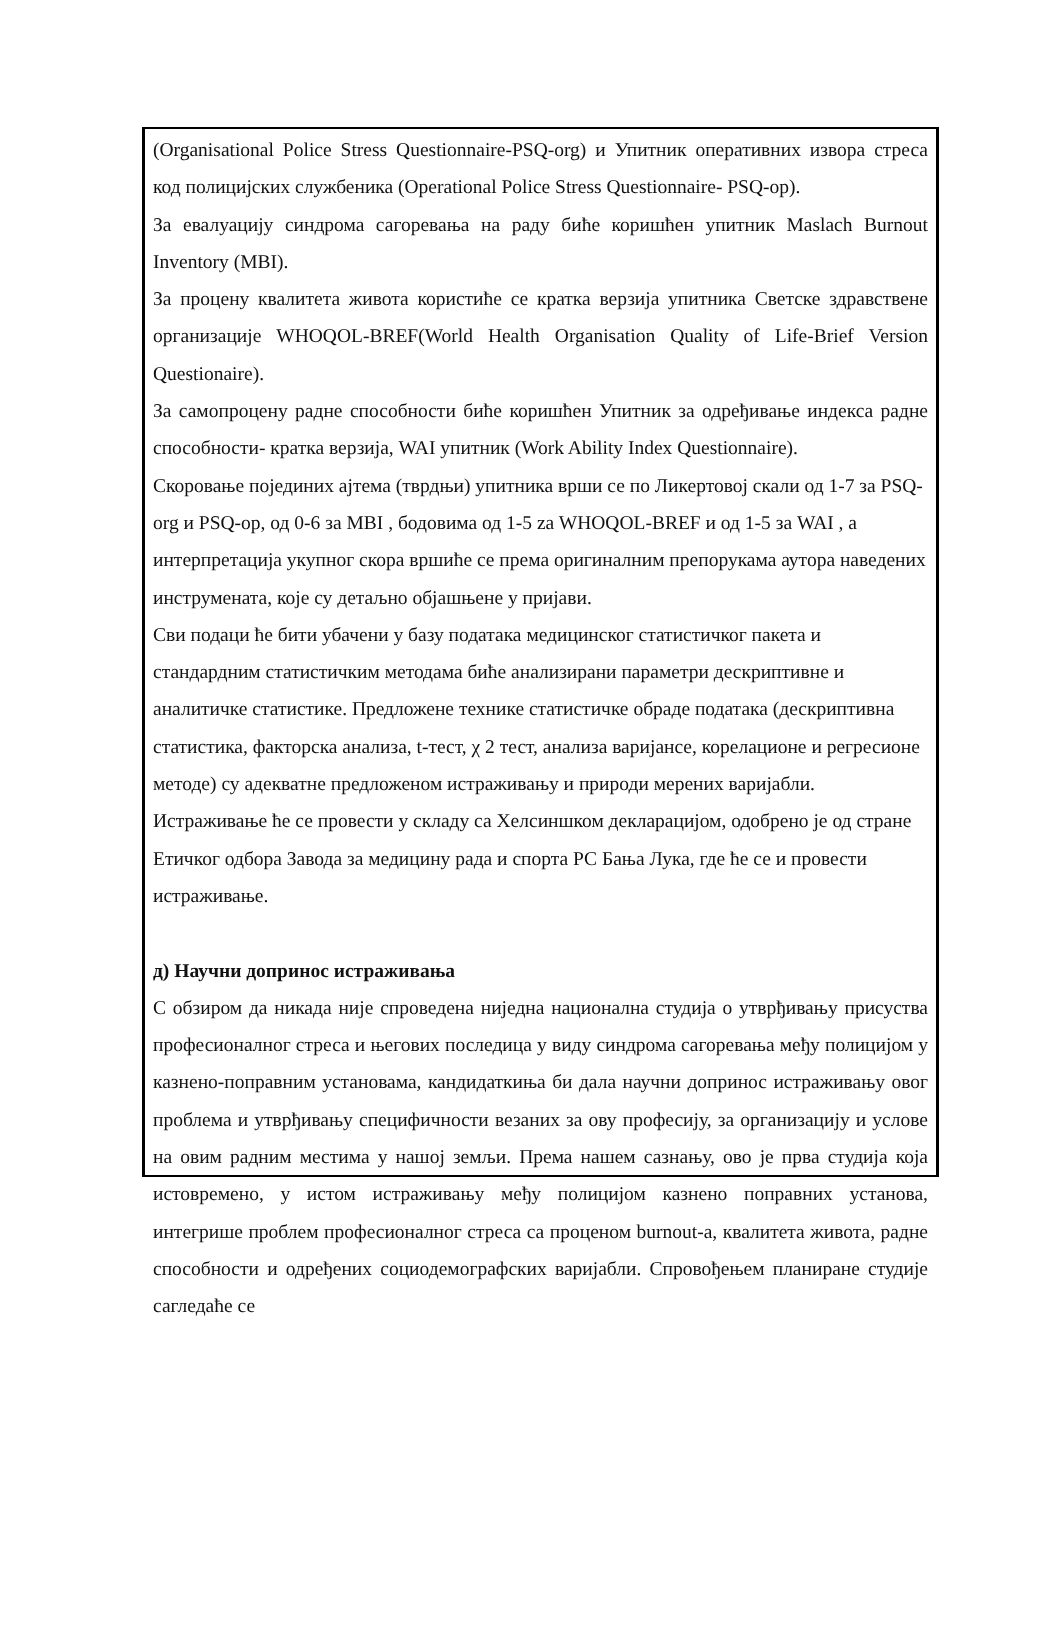(Organisational Police Stress Questionnaire-PSQ-org) и Упитник оперативних извора стреса код полицијских службеника (Operational Police Stress Questionnaire- PSQ-op).
За евалуацију синдрома сагоревања на раду биће коришћен упитник Maslach Burnout Inventory (MBI).
За процену квалитета живота користиће се кратка верзија упитника Светске здравствене организације WHOQOL-BREF(World Health Organisation Quality of Life-Brief Version Questionaire).
За самопроцену радне способности биће коришћен Упитник за одређивање индекса радне способности- кратка верзија, WAI упитник (Work Ability Index Questionnaire).
Скоровање појединих ајтема (тврдњи) упитника врши се по Ликертовој скали од 1-7 за PSQ-org и PSQ-op, од 0-6 за MBI , бодовима од 1-5 za WHOQOL-BREF и од 1-5 за WAI , а интерпретација укупног скора вршиће се према оригиналним препорукама аутора наведених инструмената, које су детаљно објашњене у пријави.
Сви подаци ће бити убачени у базу података медицинског статистичког пакета и стандардним статистичким методама биће анализирани параметри дескриптивне и аналитичке статистике. Предложене технике статистичке обраде података (дескриптивна статистика, факторска анализа, t-тест, χ 2 тест, анализа варијансе, корелационе и регресионе методе) су адекватне предложеном истраживању и природи мерених варијабли.
Истраживање ће се провести у складу са Хелсиншком декларацијом, одобрено је од стране Етичког одбора Завода за медицину рада и спорта РС Бања Лука, где ће се и провести истраживање.
д) Научни допринос истраживања
С обзиром да никада није спроведена ниједна национална студија о утврђивању присуства професионалног стреса и његових последица у виду синдрома сагоревања међу полицијом у казнено-поправним установама, кандидаткиња би дала научни допринос истраживању овог проблема и утврђивању специфичности везаних за ову професију, за организацију и услове на овим радним местима у нашој земљи. Према нашем сазнању, ово је прва студија која истовремено, у истом истраживању међу полицијом казнено поправних установа, интегрише проблем професионалног стреса са проценом burnout-а, квалитета живота, радне способности и одређених социодемографских варијабли. Спровођењем планиране студије сагледаће се